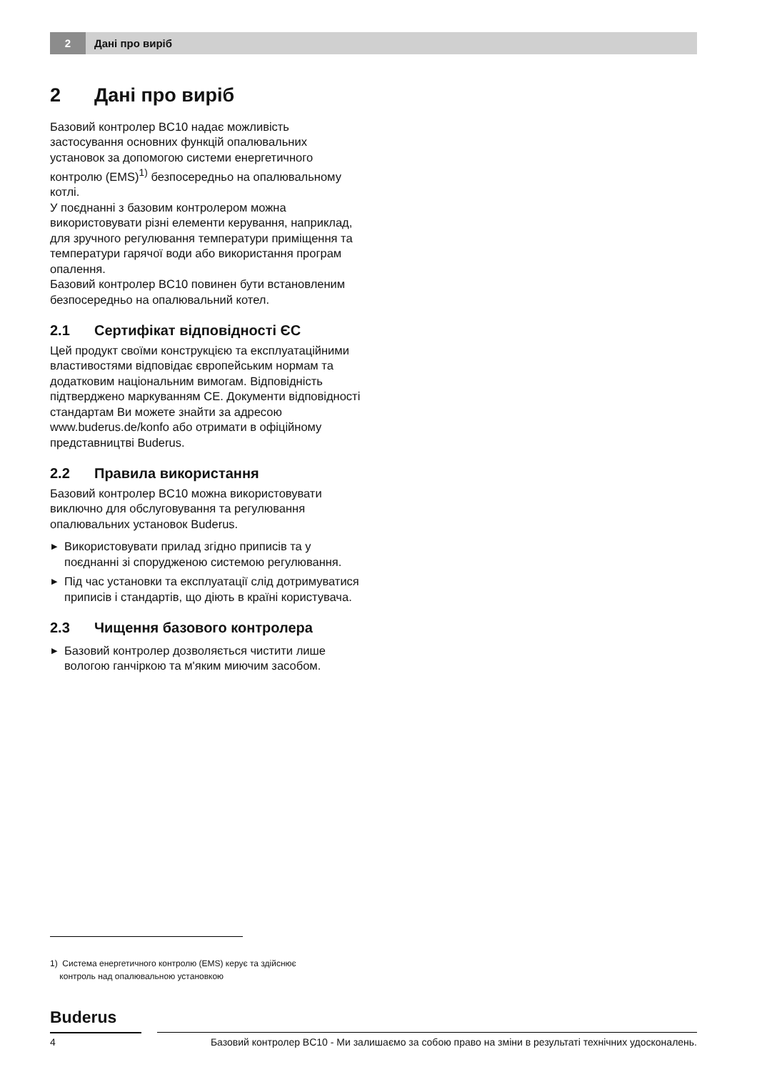2
Дані про виріб
2 Дані про виріб
Базовий контролер BC10 надає можливість застосування основних функцій опалювальних установок за допомогою системи енергетичного контролю (EMS)<sup>1)</sup> безпосередньо на опалювальному котлі.
У поєднанні з базовим контролером можна використовувати різні елементи керування, наприклад, для зручного регулювання температури приміщення та температури гарячої води або використання програм опалення.
Базовий контролер BC10 повинен бути встановленим безпосередньо на опалювальний котел.
2.1 Сертифікат відповідності ЄС
Цей продукт своїми конструкцією та експлуатаційними властивостями відповідає європейським нормам та додатковим національним вимогам. Відповідність підтверджено маркуванням CE. Документи відповідності стандартам Ви можете знайти за адресою www.buderus.de/konfo або отримати в офіційному представництві Buderus.
2.2 Правила використання
Базовий контролер BC10 можна використовувати виключно для обслуговування та регулювання опалювальних установок Buderus.
▶ Використовувати прилад згідно приписів та у поєднанні зі спорудженою системою регулювання.
▶ Під час установки та експлуатації слід дотримуватися приписів і стандартів, що діють в країні користувача.
2.3 Чищення базового контролера
▶ Базовий контролер дозволяється чистити лише вологою ганчіркою та м'яким миючим засобом.
1) Система енергетичного контролю (EMS) керує та здійснює
контроль над опалювальною установкою
Buderus
4 Базовий контролер BC10 - Ми залишаємо за собою право на зміни в результаті технічних удосконалень.